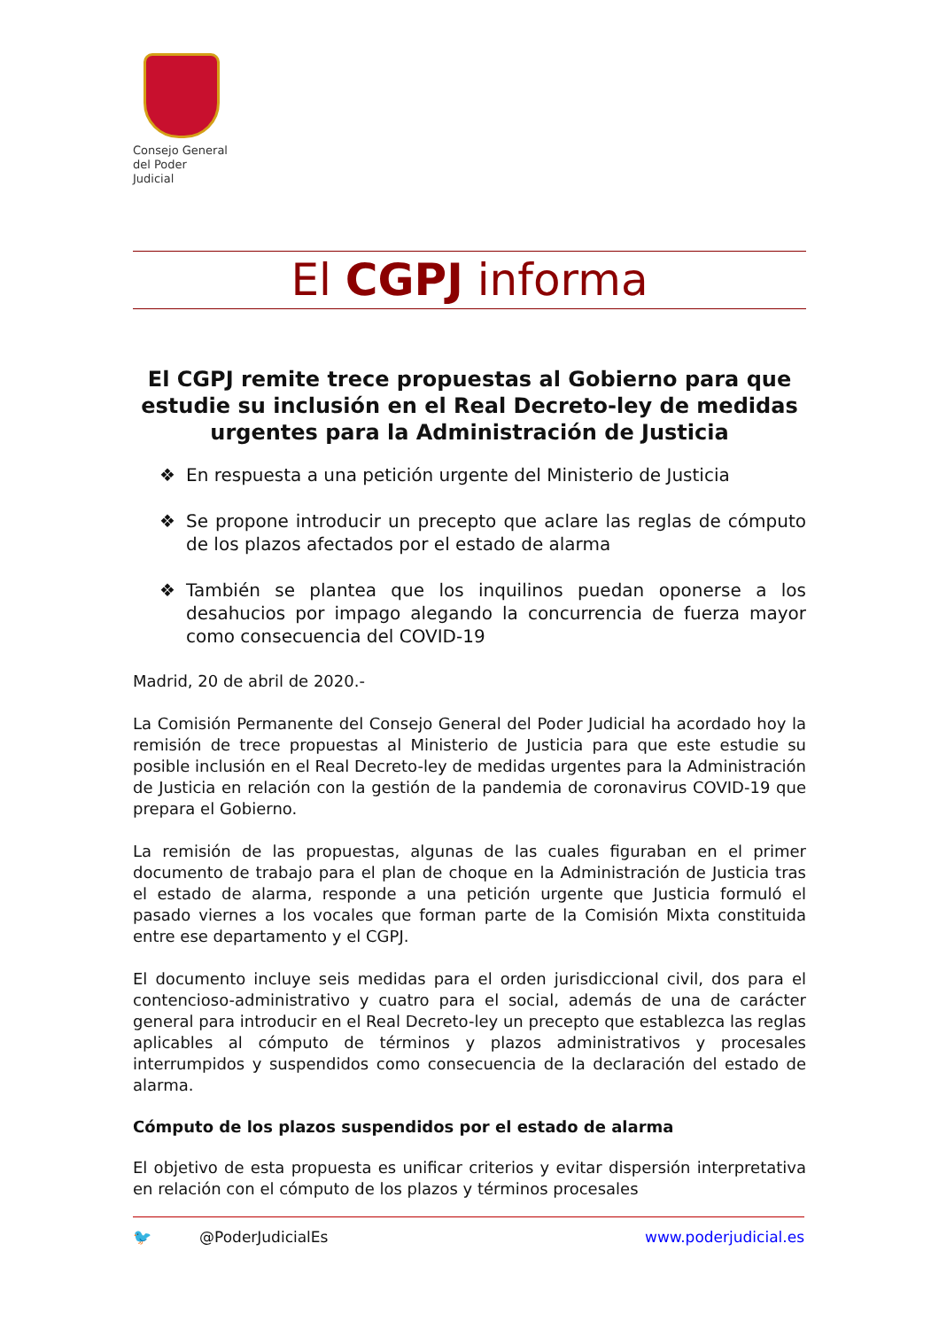Consejo General
del Poder Judicial
El CGPJ informa
El CGPJ remite trece propuestas al Gobierno para que estudie su inclusión en el Real Decreto-ley de medidas urgentes para la Administración de Justicia
❖ En respuesta a una petición urgente del Ministerio de Justicia
❖ Se propone introducir un precepto que aclare las reglas de cómputo de los plazos afectados por el estado de alarma
❖ También se plantea que los inquilinos puedan oponerse a los desahucios por impago alegando la concurrencia de fuerza mayor como consecuencia del COVID-19
Madrid, 20 de abril de 2020.-
La Comisión Permanente del Consejo General del Poder Judicial ha acordado hoy la remisión de trece propuestas al Ministerio de Justicia para que este estudie su posible inclusión en el Real Decreto-ley de medidas urgentes para la Administración de Justicia en relación con la gestión de la pandemia de coronavirus COVID-19 que prepara el Gobierno.
La remisión de las propuestas, algunas de las cuales figuraban en el primer documento de trabajo para el plan de choque en la Administración de Justicia tras el estado de alarma, responde a una petición urgente que Justicia formuló el pasado viernes a los vocales que forman parte de la Comisión Mixta constituida entre ese departamento y el CGPJ.
El documento incluye seis medidas para el orden jurisdiccional civil, dos para el contencioso-administrativo y cuatro para el social, además de una de carácter general para introducir en el Real Decreto-ley un precepto que establezca las reglas aplicables al cómputo de términos y plazos administrativos y procesales interrumpidos y suspendidos como consecuencia de la declaración del estado de alarma.
Cómputo de los plazos suspendidos por el estado de alarma
El objetivo de esta propuesta es unificar criterios y evitar dispersión interpretativa en relación con el cómputo de los plazos y términos procesales
🐦 @PoderJudicialEs www.poderjudicial.es